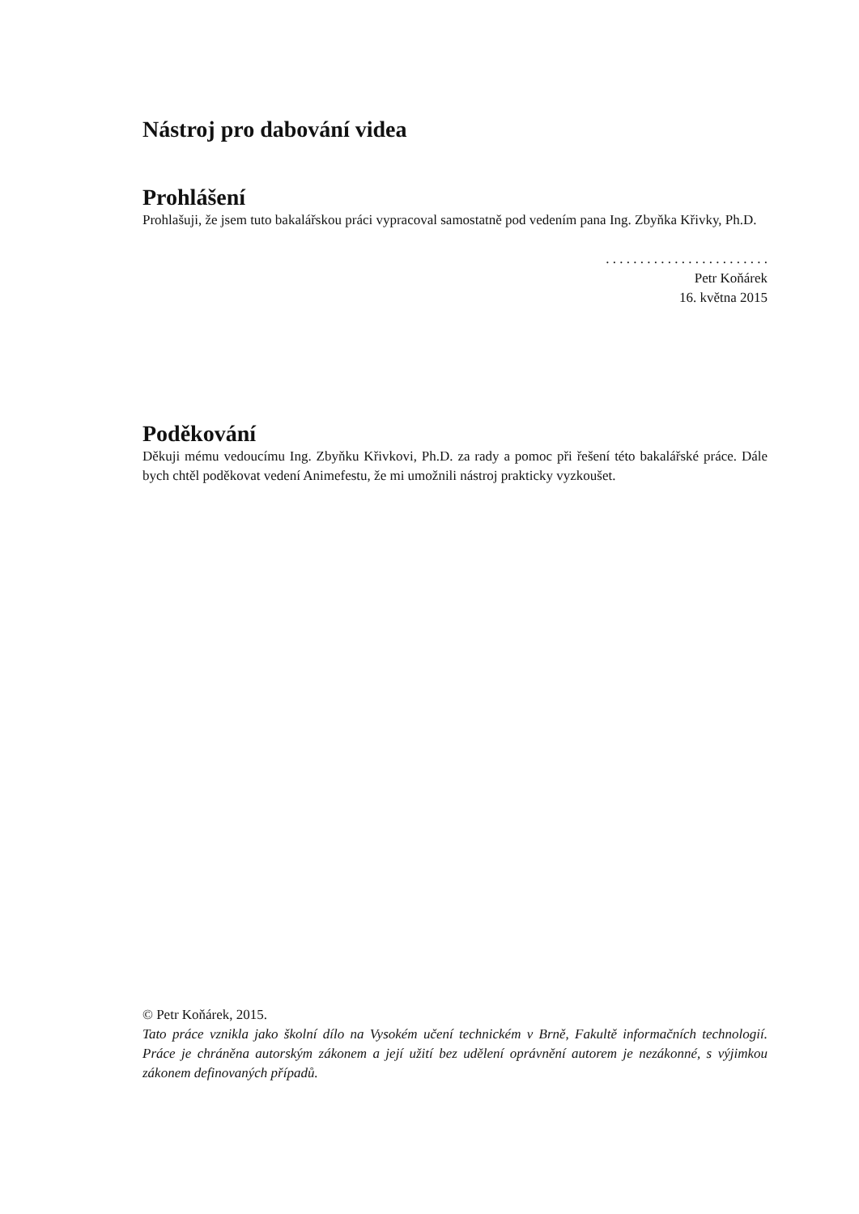Nástroj pro dabování videa
Prohlášení
Prohlašuji, že jsem tuto bakalářskou práci vypracoval samostatně pod vedením pana Ing. Zbyňka Křivky, Ph.D.
. . . . . . . . . . . . . . . . . . . . . . . .
Petr Koňárek
16. května 2015
Poděkování
Děkuji mému vedoucímu Ing. Zbyňku Křivkovi, Ph.D. za rady a pomoc při řešení této bakalářské práce. Dále bych chtěl poděkovat vedení Animefestu, že mi umožnili nástroj prakticky vyzkoušet.
© Petr Koňárek, 2015.
Tato práce vznikla jako školní dílo na Vysokém učení technickém v Brně, Fakultě informačních technologií. Práce je chráněna autorským zákonem a její užití bez udělení oprávnění autorem je nezákonné, s výjimkou zákonem definovaných případů.